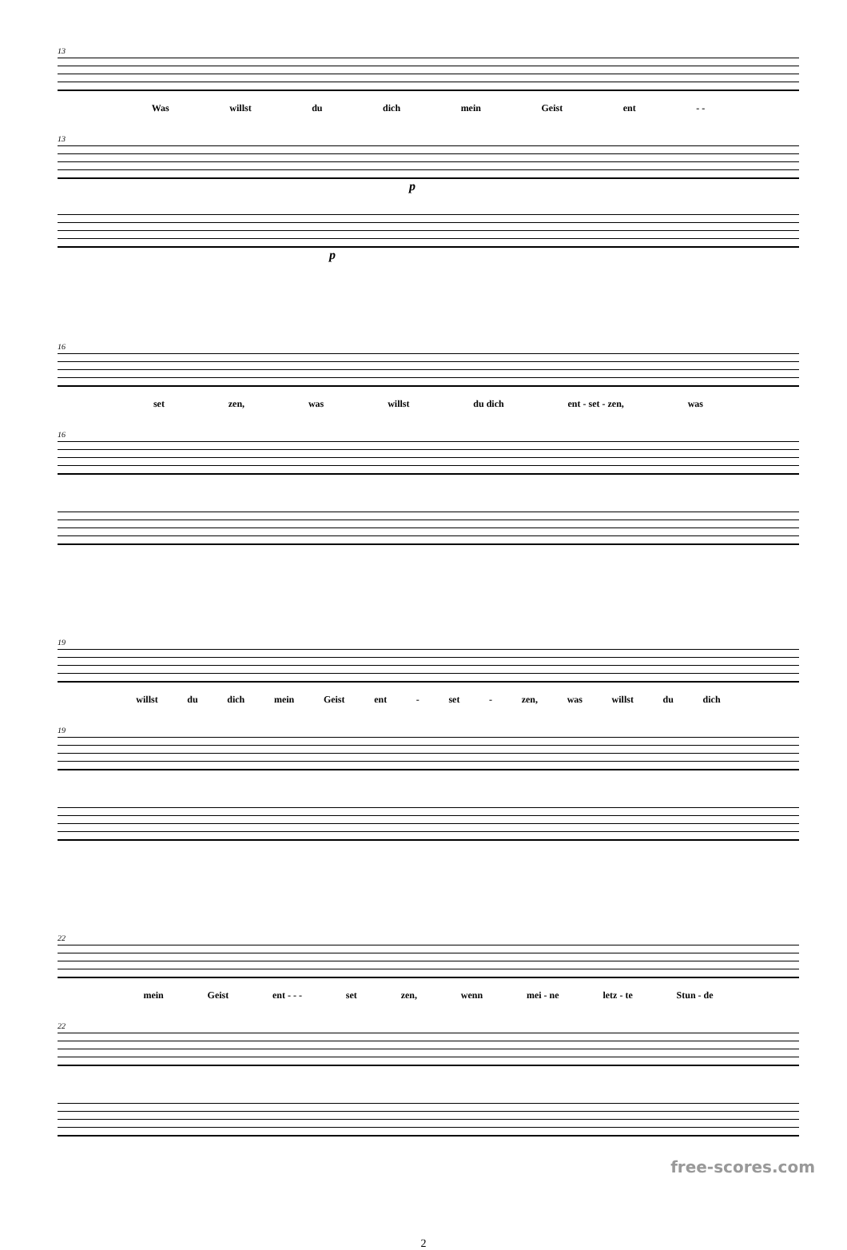13
Was willst du dich mein Geist ent - -
13
p
p
16
set zen, was willst du dich ent - set - zen, was
16
19
willst du dich mein Geist ent - set - zen, was willst du dich
19
22
mein Geist ent - - - set zen, wenn mei - ne letz - te Stun - de
22
2
free-scores.com